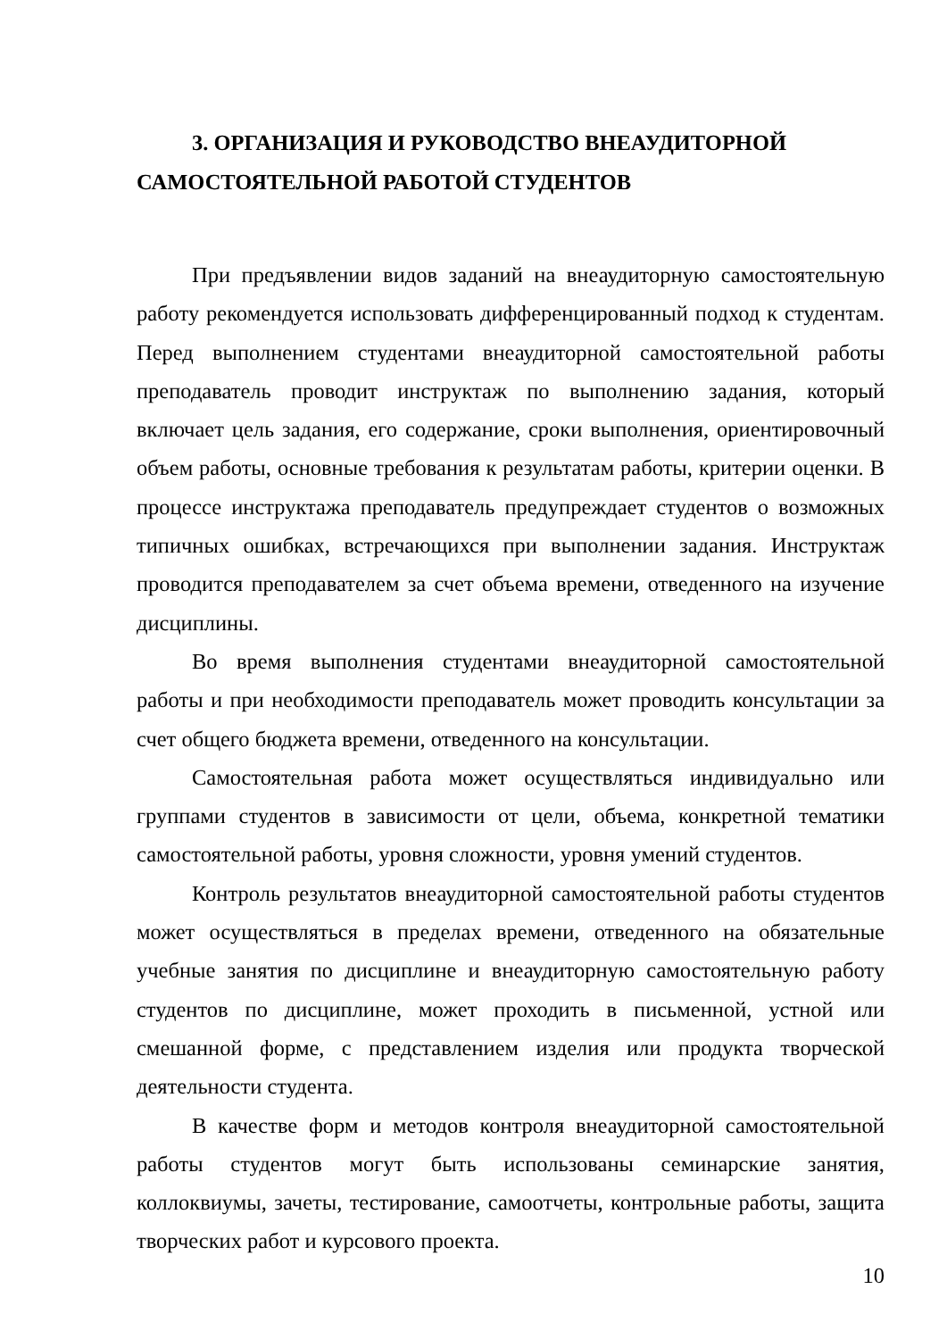3. ОРГАНИЗАЦИЯ И РУКОВОДСТВО ВНЕАУДИТОРНОЙ САМОСТОЯТЕЛЬНОЙ РАБОТОЙ СТУДЕНТОВ
При предъявлении видов заданий на внеаудиторную самостоятельную работу рекомендуется использовать дифференцированный подход к студентам. Перед выполнением студентами внеаудиторной самостоятельной работы преподаватель проводит инструктаж по выполнению задания, который включает цель задания, его содержание, сроки выполнения, ориентировочный объем работы, основные требования к результатам работы, критерии оценки. В процессе инструктажа преподаватель предупреждает студентов о возможных типичных ошибках, встречающихся при выполнении задания. Инструктаж проводится преподавателем за счет объема времени, отведенного на изучение дисциплины.
Во время выполнения студентами внеаудиторной самостоятельной работы и при необходимости преподаватель может проводить консультации за счет общего бюджета времени, отведенного на консультации.
Самостоятельная работа может осуществляться индивидуально или группами студентов в зависимости от цели, объема, конкретной тематики самостоятельной работы, уровня сложности, уровня умений студентов.
Контроль результатов внеаудиторной самостоятельной работы студентов может осуществляться в пределах времени, отведенного на обязательные учебные занятия по дисциплине и внеаудиторную самостоятельную работу студентов по дисциплине, может проходить в письменной, устной или смешанной форме, с представлением изделия или продукта творческой деятельности студента.
В качестве форм и методов контроля внеаудиторной самостоятельной работы студентов могут быть использованы семинарские занятия, коллоквиумы, зачеты, тестирование, самоотчеты, контрольные работы, защита творческих работ и курсового проекта.
10